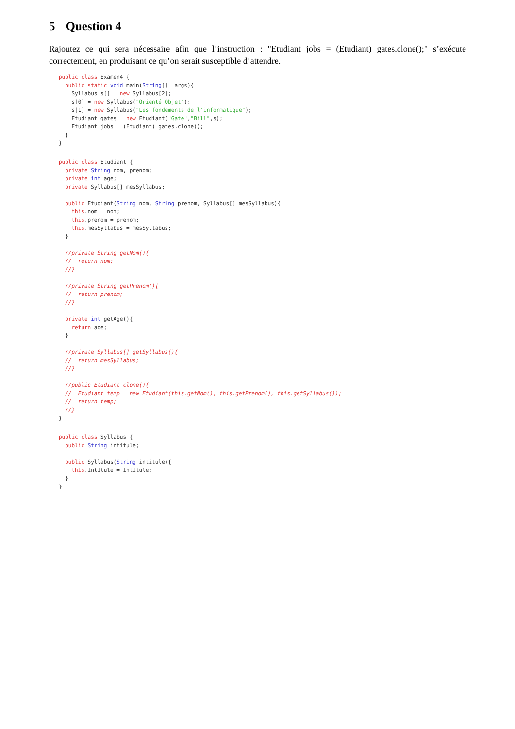5 Question 4
Rajoutez ce qui sera nécessaire afin que l’instruction : "Etudiant jobs = (Etudiant) gates.clone();" s’exécute correctement, en produisant ce qu’on serait susceptible d’attendre.
public class Examen4 {
  public static void main(String[]  args){
    Syllabus s[] = new Syllabus[2];
    s[0] = new Syllabus("Orienté Objet");
    s[1] = new Syllabus("Les fondements de l'informatique");
    Etudiant gates = new Etudiant("Gate","Bill",s);
    Etudiant jobs = (Etudiant) gates.clone();
  }
}
public class Etudiant {
  private String nom, prenom;
  private int age;
  private Syllabus[] mesSyllabus;

  public Etudiant(String nom, String prenom, Syllabus[] mesSyllabus){
    this.nom = nom;
    this.prenom = prenom;
    this.mesSyllabus = mesSyllabus;
  }

  //private String getNom(){
  //  return nom;
  //}

  //private String getPrenom(){
  //  return prenom;
  //}

  private int getAge(){
    return age;
  }

  //private Syllabus[] getSyllabus(){
  //  return mesSyllabus;
  //}

  //public Etudiant clone(){
  //  Etudiant temp = new Etudiant(this.getNom(), this.getPrenom(), this.getSyllabus());
  //  return temp;
  //}
}
public class Syllabus {
  public String intitule;

  public Syllabus(String intitule){
    this.intitule = intitule;
  }
}